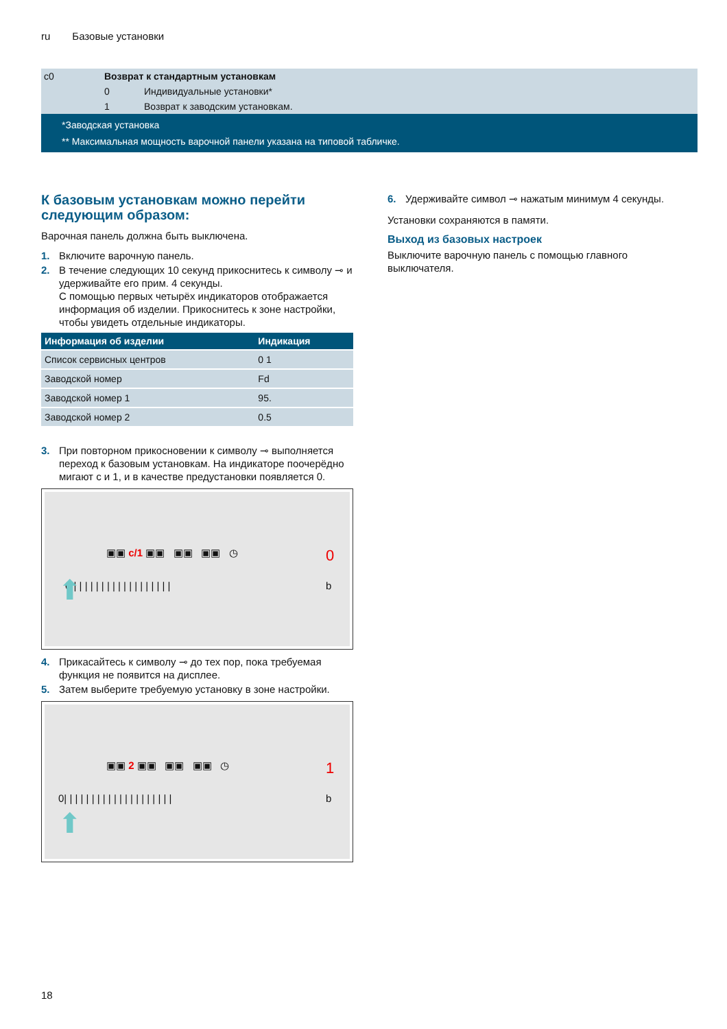ru Базовые установки
| c0 | Возврат к стандартным установкам | |
| | 0 | Индивидуальные установки* |
| | 1 | Возврат к заводским установкам. |
*Заводская установка
** Максимальная мощность варочной панели указана на типовой табличке.
К базовым установкам можно перейти следующим образом:
Варочная панель должна быть выключена.
1. Включите варочную панель.
2. В течение следующих 10 секунд прикоснитесь к символу ⊸ и удерживайте его прим. 4 секунды.
С помощью первых четырёх индикаторов отображается информация об изделии. Прикоснитесь к зоне настройки, чтобы увидеть отдельные индикаторы.
| Информация об изделии | Индикация |
| --- | --- |
| Список сервисных центров | 0 1 |
| Заводской номер | Fd |
| Заводской номер 1 | 95. |
| Заводской номер 2 | 0.5 |
3. При повторном прикосновении к символу ⊸ выполняется переход к базовым установкам. На индикаторе поочерёдно мигают c и 1, и в качестве предустановки появляется 0.
▣▣ c/1 ▣▣ ▣▣ ▣▣ ◷ 0
0 | | | | | | | | | | | | | | | | | | b ⬆
4. Прикасайтесь к символу ⊸ до тех пор, пока требуемая функция не появится на дисплее.
5. Затем выберите требуемую установку в зоне настройки.
▣▣ 2 ▣▣ ▣▣ ▣▣ ◷ 1
0| | | | | | | | | | | | | | | | | | | | b
⬆
6. Удерживайте символ ⊸ нажатым минимум 4 секунды.
Установки сохраняются в памяти.
Выход из базовых настроек
Выключите варочную панель с помощью главного выключателя.
18